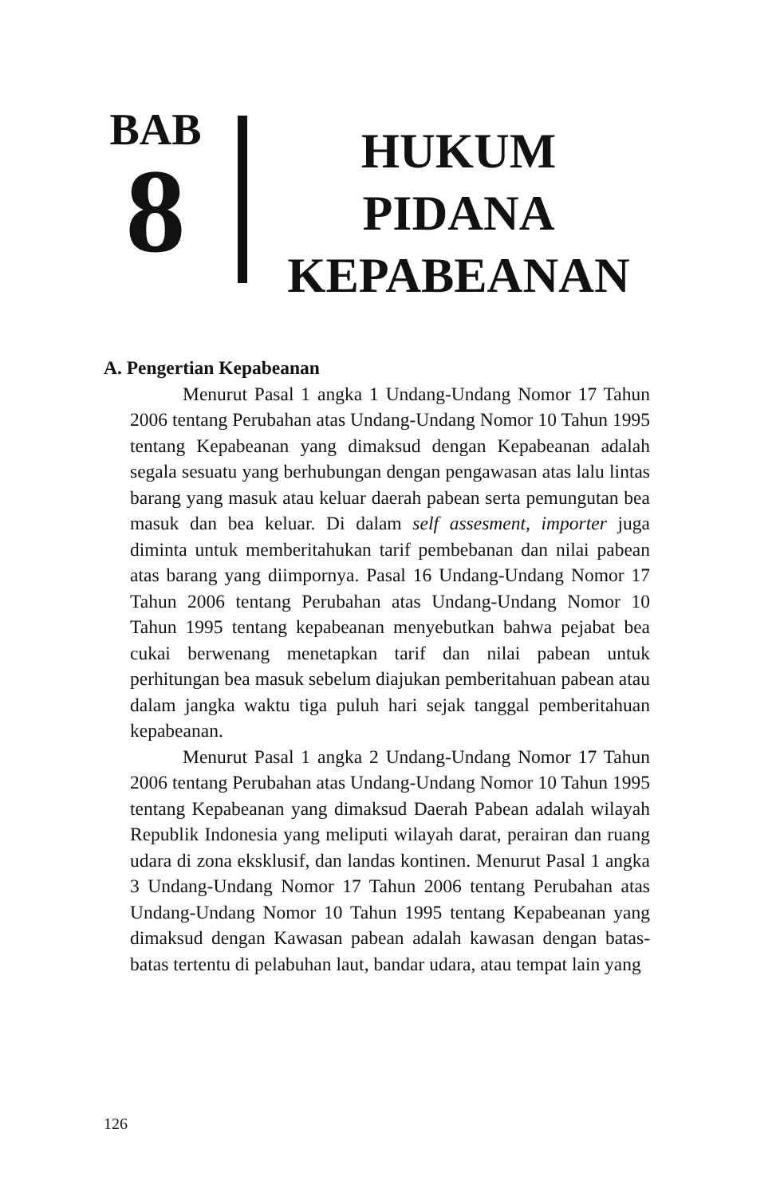BAB
8
HUKUM
PIDANA
KEPABEANAN
A. Pengertian Kepabeanan
Menurut Pasal 1 angka 1 Undang-Undang Nomor 17 Tahun 2006 tentang Perubahan atas Undang-Undang Nomor 10 Tahun 1995 tentang Kepabeanan yang dimaksud dengan Kepabeanan adalah segala sesuatu yang berhubungan dengan pengawasan atas lalu lintas barang yang masuk atau keluar daerah pabean serta pemungutan bea masuk dan bea keluar. Di dalam self assesment, importer juga diminta untuk memberitahukan tarif pembebanan dan nilai pabean atas barang yang diimpornya. Pasal 16 Undang-Undang Nomor 17 Tahun 2006 tentang Perubahan atas Undang-Undang Nomor 10 Tahun 1995 tentang kepabeanan menyebutkan bahwa pejabat bea cukai berwenang menetapkan tarif dan nilai pabean untuk perhitungan bea masuk sebelum diajukan pemberitahuan pabean atau dalam jangka waktu tiga puluh hari sejak tanggal pemberitahuan kepabeanan.
Menurut Pasal 1 angka 2 Undang-Undang Nomor 17 Tahun 2006 tentang Perubahan atas Undang-Undang Nomor 10 Tahun 1995 tentang Kepabeanan yang dimaksud Daerah Pabean adalah wilayah Republik Indonesia yang meliputi wilayah darat, perairan dan ruang udara di zona eksklusif, dan landas kontinen. Menurut Pasal 1 angka 3 Undang-Undang Nomor 17 Tahun 2006 tentang Perubahan atas Undang-Undang Nomor 10 Tahun 1995 tentang Kepabeanan yang dimaksud dengan Kawasan pabean adalah kawasan dengan batas- batas tertentu di pelabuhan laut, bandar udara, atau tempat lain yang
126